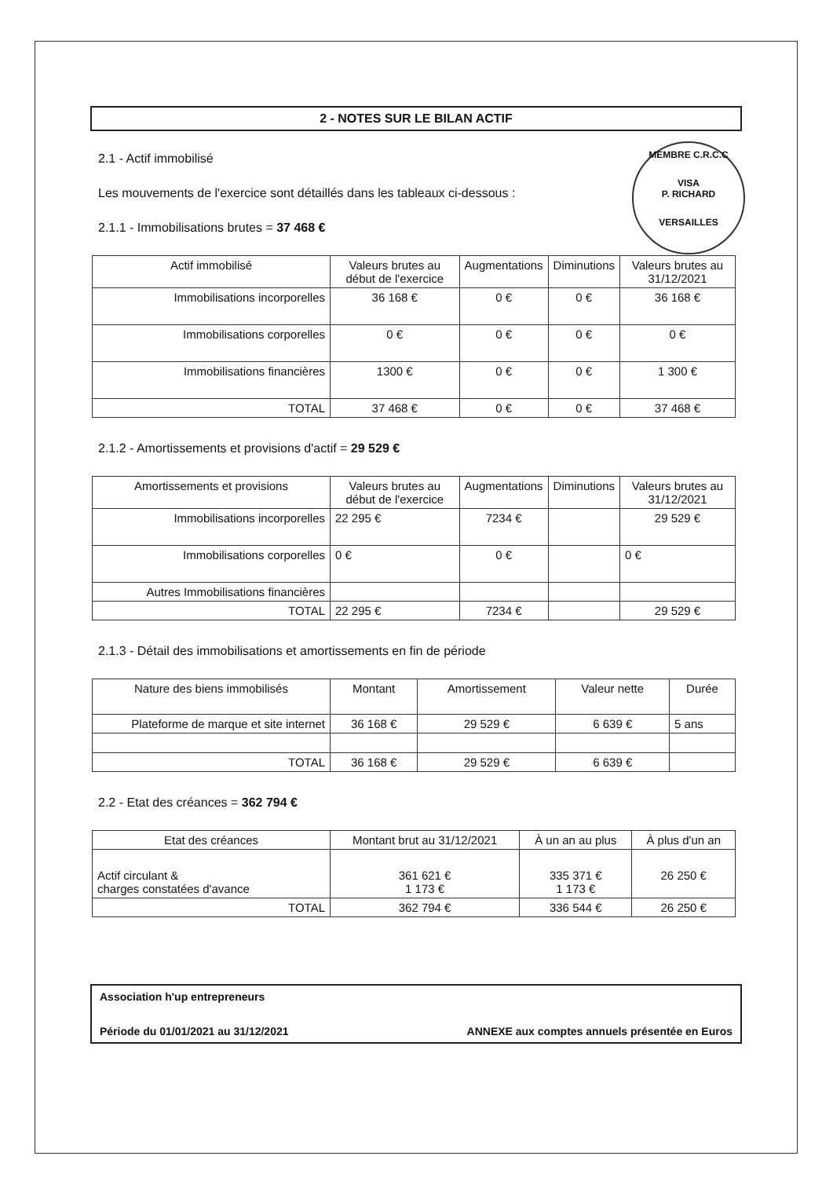2 - NOTES SUR LE BILAN ACTIF
MEMBRE C.R.C.C
VISA
P. RICHARD
VERSAILLES
2.1 - Actif immobilisé
Les mouvements de l'exercice sont détaillés dans les tableaux ci-dessous :
2.1.1 - Immobilisations brutes = 37 468 €
| Actif immobilisé | Valeurs brutes au début de l'exercice | Augmentations | Diminutions | Valeurs brutes au 31/12/2021 |
| --- | --- | --- | --- | --- |
| Immobilisations incorporelles | 36 168 € | 0 € | 0 € | 36 168 € |
| Immobilisations corporelles | 0 € | 0 € | 0 € | 0 € |
| Immobilisations financières | 1300 € | 0 € | 0 € | 1 300 € |
| TOTAL | 37 468 € | 0 € | 0 € | 37 468 € |
2.1.2 - Amortissements et provisions d'actif = 29 529 €
| Amortissements et provisions | Valeurs brutes au début de l'exercice | Augmentations | Diminutions | Valeurs brutes au 31/12/2021 |
| --- | --- | --- | --- | --- |
| Immobilisations incorporelles | 22 295 € | 7234 € | | 29 529 € |
| Immobilisations corporelles | 0 € | 0 € | | 0 € |
| Autres Immobilisations financières | | | | |
| TOTAL | 22 295 € | 7234 € | | 29 529 € |
2.1.3 - Détail des immobilisations et amortissements en fin de période
| Nature des biens immobilisés | Montant | Amortissement | Valeur nette | Durée |
| --- | --- | --- | --- | --- |
| Plateforme de marque et site internet | 36 168 € | 29 529 € | 6 639 € | 5 ans |
| TOTAL | 36 168 € | 29 529 € | 6 639 € | |
2.2 - Etat des créances = 362 794 €
| Etat des créances | Montant brut au 31/12/2021 | À un an au plus | À plus d'un an |
| --- | --- | --- | --- |
| Actif circulant & charges constatées d'avance | 361 621 € 1 173 € | 335 371 € 1 173 € | 26 250 € |
| TOTAL | 362 794 € | 336 544 € | 26 250 € |
Association h'up entrepreneurs
Période du 01/01/2021 au 31/12/2021 ANNEXE aux comptes annuels présentée en Euros